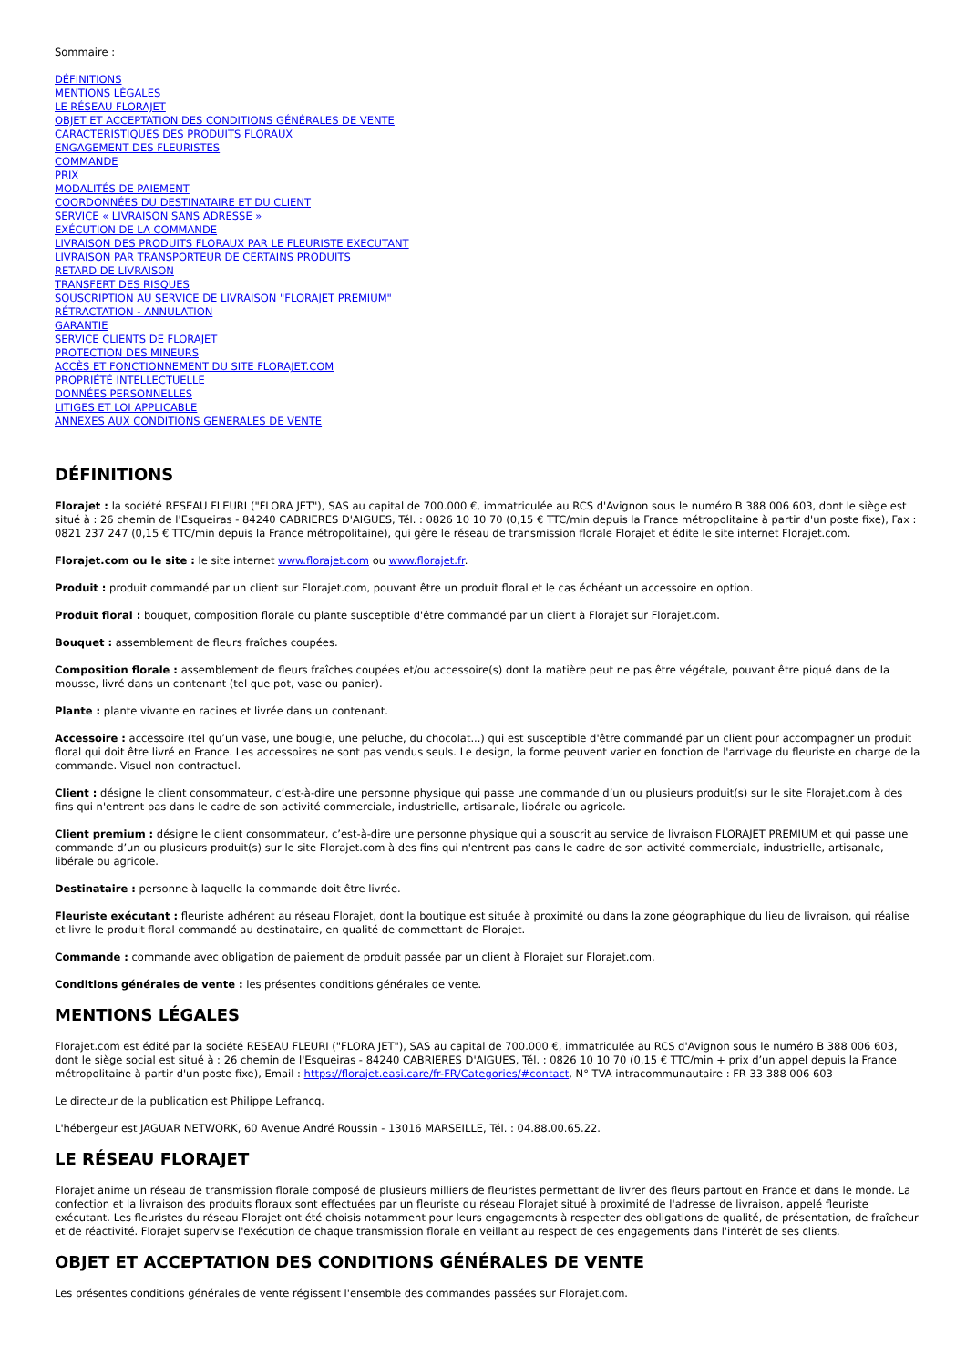Sommaire :
DÉFINITIONS
MENTIONS LÉGALES
LE RÉSEAU FLORAJET
OBJET ET ACCEPTATION DES CONDITIONS GÉNÉRALES DE VENTE
CARACTERISTIQUES DES PRODUITS FLORAUX
ENGAGEMENT DES FLEURISTES
COMMANDE
PRIX
MODALITÉS DE PAIEMENT
COORDONNÉES DU DESTINATAIRE ET DU CLIENT
SERVICE « LIVRAISON SANS ADRESSE »
EXÉCUTION DE LA COMMANDE
LIVRAISON DES PRODUITS FLORAUX PAR LE FLEURISTE EXECUTANT
LIVRAISON PAR TRANSPORTEUR DE CERTAINS PRODUITS
RETARD DE LIVRAISON
TRANSFERT DES RISQUES
SOUSCRIPTION AU SERVICE DE LIVRAISON "FLORAJET PREMIUM"
RÉTRACTATION - ANNULATION
GARANTIE
SERVICE CLIENTS DE FLORAJET
PROTECTION DES MINEURS
ACCÈS ET FONCTIONNEMENT DU SITE FLORAJET.COM
PROPRIÉTÉ INTELLECTUELLE
DONNÉES PERSONNELLES
LITIGES ET LOI APPLICABLE
ANNEXES AUX CONDITIONS GENERALES DE VENTE
DÉFINITIONS
Florajet : la société RESEAU FLEURI ("FLORA JET"), SAS au capital de 700.000 €, immatriculée au RCS d'Avignon sous le numéro B 388 006 603, dont le siège est situé à : 26 chemin de l'Esqueiras - 84240 CABRIERES D'AIGUES, Tél. : 0826 10 10 70 (0,15 € TTC/min depuis la France métropolitaine à partir d'un poste fixe), Fax : 0821 237 247 (0,15 € TTC/min depuis la France métropolitaine), qui gère le réseau de transmission florale Florajet et édite le site internet Florajet.com.
Florajet.com ou le site : le site internet www.florajet.com ou www.florajet.fr.
Produit : produit commandé par un client sur Florajet.com, pouvant être un produit floral et le cas échéant un accessoire en option.
Produit floral : bouquet, composition florale ou plante susceptible d'être commandé par un client à Florajet sur Florajet.com.
Bouquet : assemblement de fleurs fraîches coupées.
Composition florale : assemblement de fleurs fraîches coupées et/ou accessoire(s) dont la matière peut ne pas être végétale, pouvant être piqué dans de la mousse, livré dans un contenant (tel que pot, vase ou panier).
Plante : plante vivante en racines et livrée dans un contenant.
Accessoire : accessoire (tel qu’un vase, une bougie, une peluche, du chocolat...) qui est susceptible d'être commandé par un client pour accompagner un produit floral qui doit être livré en France. Les accessoires ne sont pas vendus seuls. Le design, la forme peuvent varier en fonction de l'arrivage du fleuriste en charge de la commande. Visuel non contractuel.
Client : désigne le client consommateur, c’est-à-dire une personne physique qui passe une commande d’un ou plusieurs produit(s) sur le site Florajet.com à des fins qui n'entrent pas dans le cadre de son activité commerciale, industrielle, artisanale, libérale ou agricole.
Client premium : désigne le client consommateur, c’est-à-dire une personne physique qui a souscrit au service de livraison FLORAJET PREMIUM et qui passe une commande d’un ou plusieurs produit(s) sur le site Florajet.com à des fins qui n'entrent pas dans le cadre de son activité commerciale, industrielle, artisanale, libérale ou agricole.
Destinataire : personne à laquelle la commande doit être livrée.
Fleuriste exécutant : fleuriste adhérent au réseau Florajet, dont la boutique est située à proximité ou dans la zone géographique du lieu de livraison, qui réalise et livre le produit floral commandé au destinataire, en qualité de commettant de Florajet.
Commande : commande avec obligation de paiement de produit passée par un client à Florajet sur Florajet.com.
Conditions générales de vente : les présentes conditions générales de vente.
MENTIONS LÉGALES
Florajet.com est édité par la société RESEAU FLEURI ("FLORA JET"), SAS au capital de 700.000 €, immatriculée au RCS d'Avignon sous le numéro B 388 006 603, dont le siège social est situé à : 26 chemin de l'Esqueiras - 84240 CABRIERES D'AIGUES, Tél. : 0826 10 10 70 (0,15 € TTC/min + prix d’un appel depuis la France métropolitaine à partir d'un poste fixe), Email : https://florajet.easi.care/fr-FR/Categories/#contact, N° TVA intracommunautaire : FR 33 388 006 603
Le directeur de la publication est Philippe Lefrancq.
L'hébergeur est JAGUAR NETWORK, 60 Avenue André Roussin - 13016 MARSEILLE, Tél. : 04.88.00.65.22.
LE RÉSEAU FLORAJET
Florajet anime un réseau de transmission florale composé de plusieurs milliers de fleuristes permettant de livrer des fleurs partout en France et dans le monde. La confection et la livraison des produits floraux sont effectuées par un fleuriste du réseau Florajet situé à proximité de l'adresse de livraison, appelé fleuriste exécutant. Les fleuristes du réseau Florajet ont été choisis notamment pour leurs engagements à respecter des obligations de qualité, de présentation, de fraîcheur et de réactivité. Florajet supervise l'exécution de chaque transmission florale en veillant au respect de ces engagements dans l'intérêt de ses clients.
OBJET ET ACCEPTATION DES CONDITIONS GÉNÉRALES DE VENTE
Les présentes conditions générales de vente régissent l'ensemble des commandes passées sur Florajet.com.